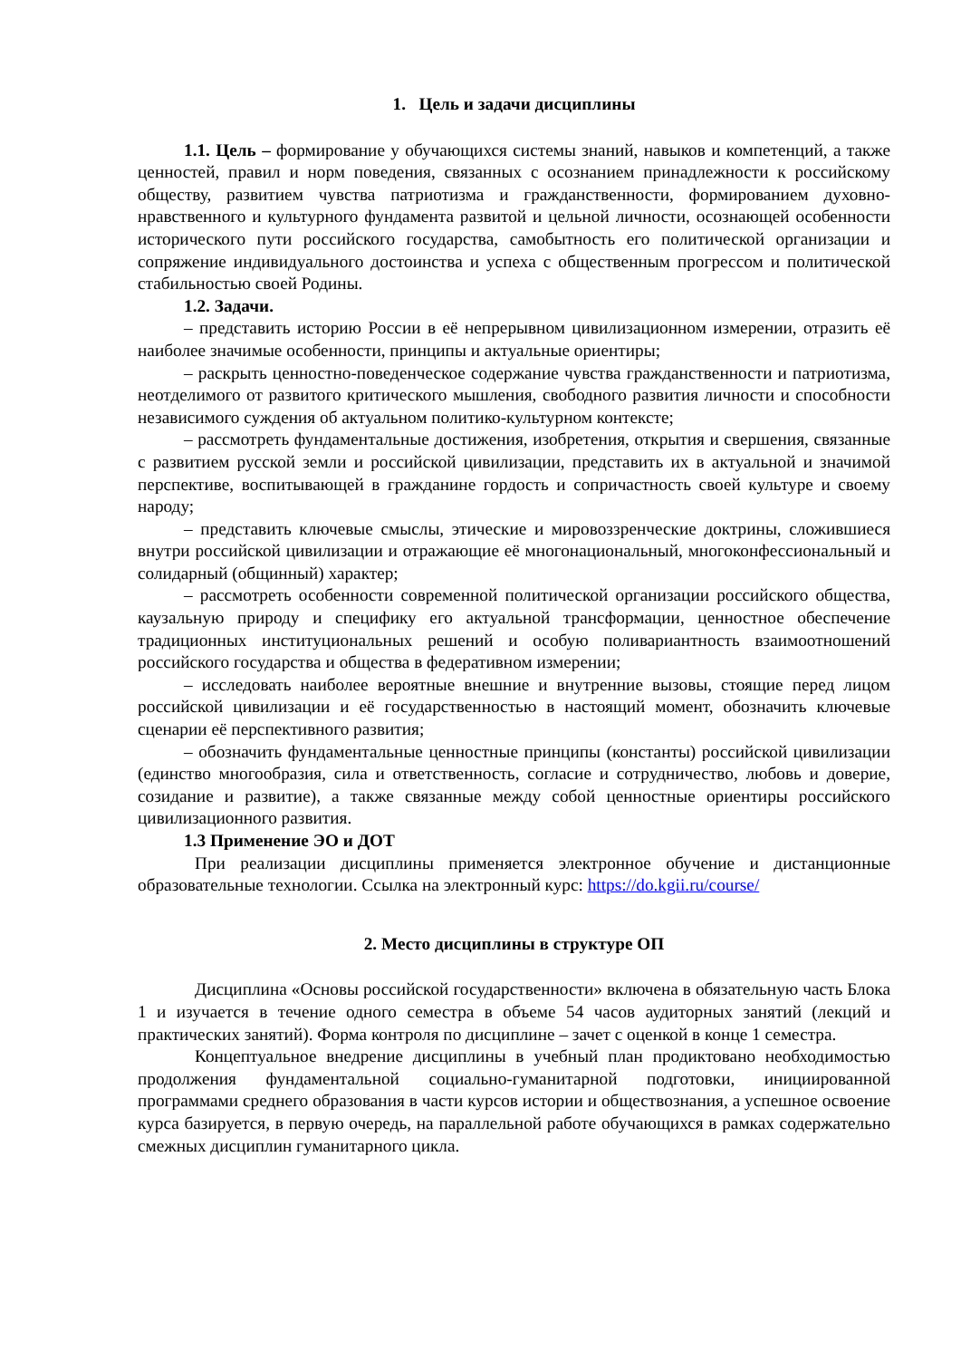1. Цель и задачи дисциплины
1.1. Цель – формирование у обучающихся системы знаний, навыков и компетенций, а также ценностей, правил и норм поведения, связанных с осознанием принадлежности к российскому обществу, развитием чувства патриотизма и гражданственности, формированием духовно-нравственного и культурного фундамента развитой и цельной личности, осознающей особенности исторического пути российского государства, самобытность его политической организации и сопряжение индивидуального достоинства и успеха с общественным прогрессом и политической стабильностью своей Родины.
1.2. Задачи.
– представить историю России в её непрерывном цивилизационном измерении, отразить её наиболее значимые особенности, принципы и актуальные ориентиры;
– раскрыть ценностно-поведенческое содержание чувства гражданственности и патриотизма, неотделимого от развитого критического мышления, свободного развития личности и способности независимого суждения об актуальном политико-культурном контексте;
– рассмотреть фундаментальные достижения, изобретения, открытия и свершения, связанные с развитием русской земли и российской цивилизации, представить их в актуальной и значимой перспективе, воспитывающей в гражданине гордость и сопричастность своей культуре и своему народу;
– представить ключевые смыслы, этические и мировоззренческие доктрины, сложившиеся внутри российской цивилизации и отражающие её многонациональный, многоконфессиональный и солидарный (общинный) характер;
– рассмотреть особенности современной политической организации российского общества, каузальную природу и специфику его актуальной трансформации, ценностное обеспечение традиционных институциональных решений и особую поливариантность взаимоотношений российского государства и общества в федеративном измерении;
– исследовать наиболее вероятные внешние и внутренние вызовы, стоящие перед лицом российской цивилизации и её государственностью в настоящий момент, обозначить ключевые сценарии её перспективного развития;
– обозначить фундаментальные ценностные принципы (константы) российской цивилизации (единство многообразия, сила и ответственность, согласие и сотрудничество, любовь и доверие, созидание и развитие), а также связанные между собой ценностные ориентиры российского цивилизационного развития.
1.3 Применение ЭО и ДОТ
При реализации дисциплины применяется электронное обучение и дистанционные образовательные технологии. Ссылка на электронный курс: https://do.kgii.ru/course/
2. Место дисциплины в структуре ОП
Дисциплина «Основы российской государственности» включена в обязательную часть Блока 1 и изучается в течение одного семестра в объеме 54 часов аудиторных занятий (лекций и практических занятий). Форма контроля по дисциплине – зачет с оценкой в конце 1 семестра.
Концептуальное внедрение дисциплины в учебный план продиктовано необходимостью продолжения фундаментальной социально-гуманитарной подготовки, инициированной программами среднего образования в части курсов истории и обществознания, а успешное освоение курса базируется, в первую очередь, на параллельной работе обучающихся в рамках содержательно смежных дисциплин гуманитарного цикла.